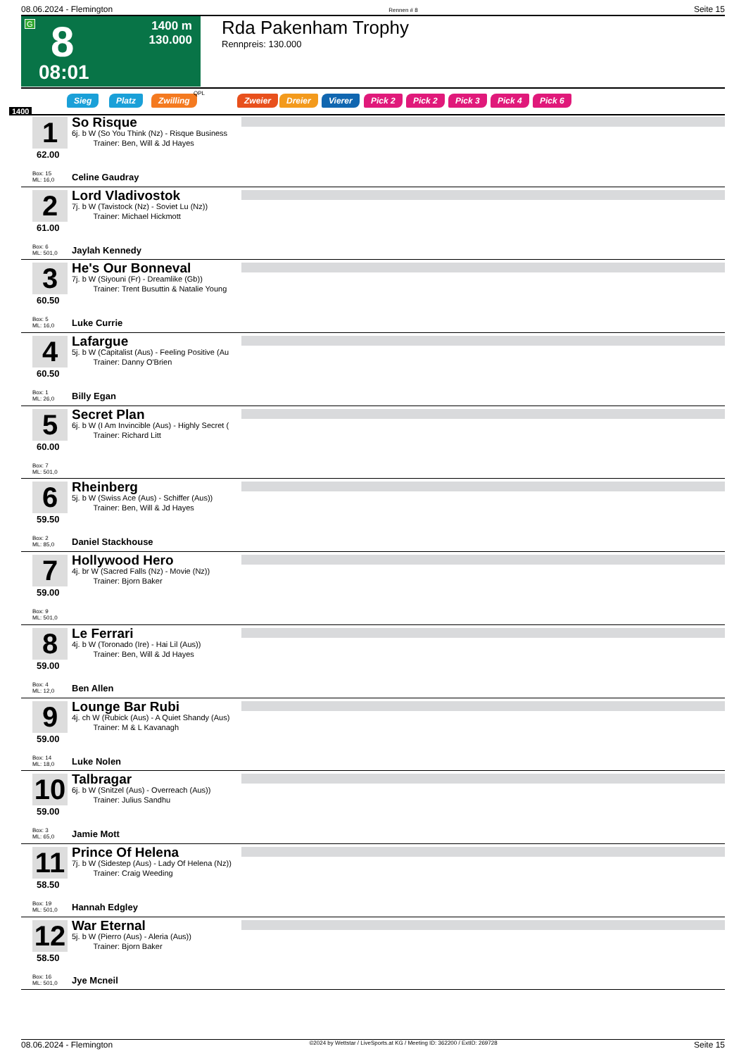08.06.2024 - Flemington Rennen # 8 Seite 15
G 8
08:01
1400 m
130.000
Rda Pakenham Trophy
Rennpreis: 130.000
Sieg Platz Zwilling
QPL
Zweier Dreier Vierer Pick 2 Pick 2 Pick 3 Pick 4 Pick 6
1400
1 So Risque
6j. b W (So You Think (Nz) - Risque Business
Trainer: Ben, Will & Jd Hayes
62.00
Box: 15
ML: 16,0
Celine Gaudray
2 Lord Vladivostok
7j. b W (Tavistock (Nz) - Soviet Lu (Nz))
Trainer: Michael Hickmott
61.00
Box: 6
ML: 501,0
Jaylah Kennedy
3 He's Our Bonneval
7j. b W (Siyouni (Fr) - Dreamlike (Gb))
Trainer: Trent Busuttin & Natalie Young
60.50
Box: 5
ML: 16,0
Luke Currie
4 Lafargue
5j. b W (Capitalist (Aus) - Feeling Positive (Au
Trainer: Danny O'Brien
60.50
Box: 1
ML: 26,0
Billy Egan
5 Secret Plan
6j. b W (I Am Invincible (Aus) - Highly Secret (
Trainer: Richard Litt
60.00
Box: 7
ML: 501,0
6 Rheinberg
5j. b W (Swiss Ace (Aus) - Schiffer (Aus))
Trainer: Ben, Will & Jd Hayes
59.50
Box: 2
ML: 85,0
Daniel Stackhouse
7 Hollywood Hero
4j. br W (Sacred Falls (Nz) - Movie (Nz))
Trainer: Bjorn Baker
59.00
Box: 9
ML: 501,0
8 Le Ferrari
4j. b W (Toronado (Ire) - Hai Lil (Aus))
Trainer: Ben, Will & Jd Hayes
59.00
Box: 4
ML: 12,0
Ben Allen
9 Lounge Bar Rubi
4j. ch W (Rubick (Aus) - A Quiet Shandy (Aus)
Trainer: M & L Kavanagh
59.00
Box: 14
ML: 18,0
Luke Nolen
10 Talbragar
6j. b W (Snitzel (Aus) - Overreach (Aus))
Trainer: Julius Sandhu
59.00
Box: 3
ML: 65,0
Jamie Mott
11 Prince Of Helena
7j. b W (Sidestep (Aus) - Lady Of Helena (Nz))
Trainer: Craig Weeding
58.50
Box: 19
ML: 501,0
Hannah Edgley
12 War Eternal
5j. b W (Pierro (Aus) - Aleria (Aus))
Trainer: Bjorn Baker
58.50
Box: 16
ML: 501,0
Jye Mcneil
08.06.2024 - Flemington ©2024 by Wettstar / LiveSports.at KG / Meeting ID: 362200 / ExtID: 269728 Seite 15